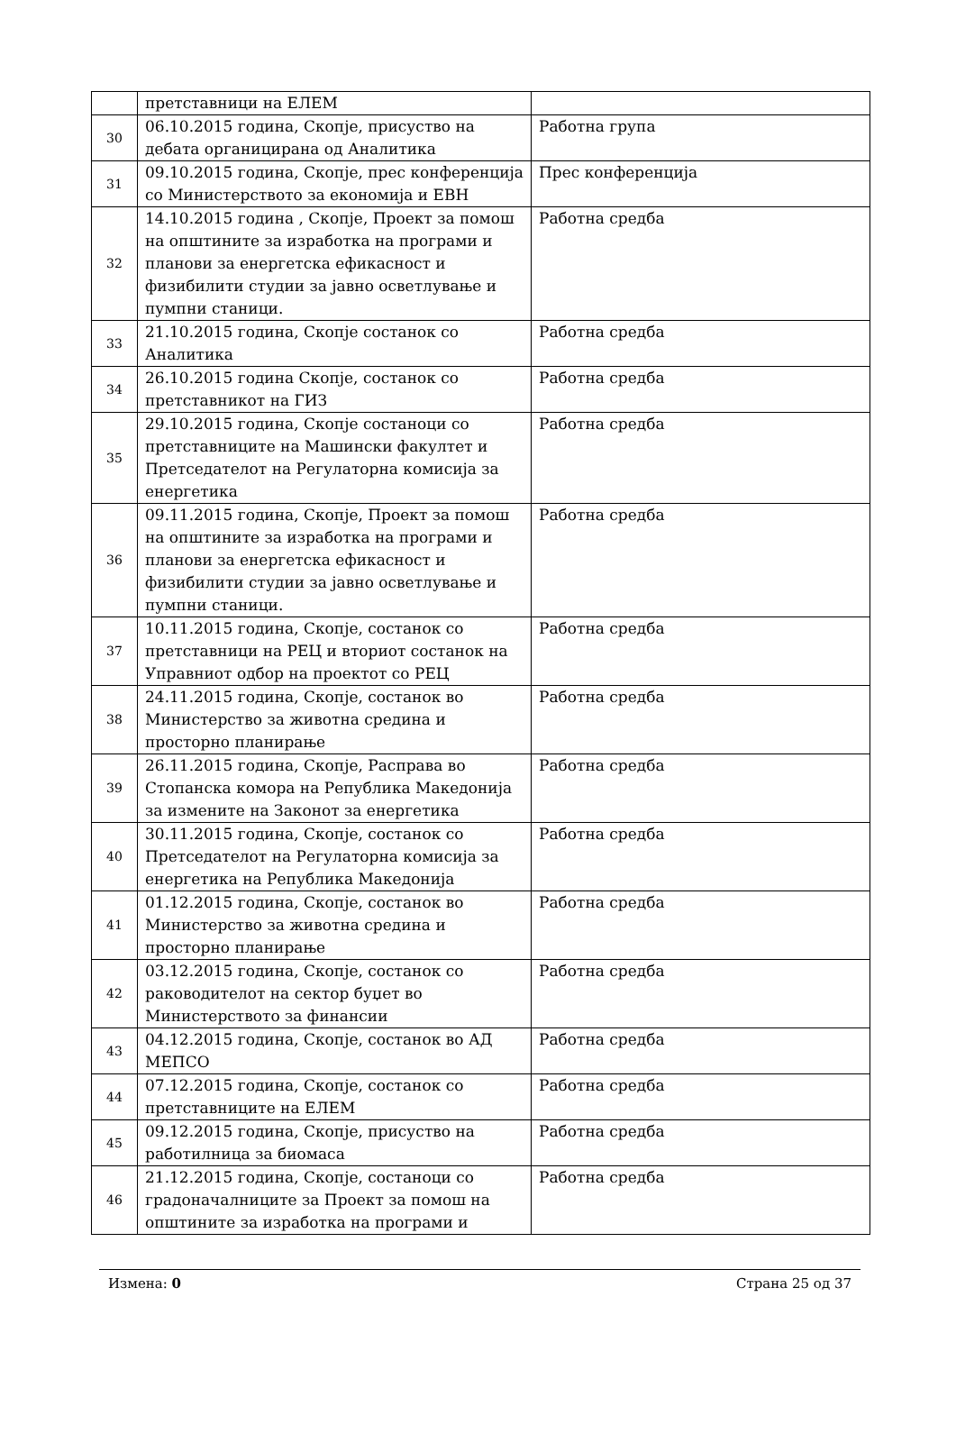| | претставници на ЕЛЕМ | |
| 30 | 06.10.2015 година, Скопје, присуство на дебата органицирана од Аналитика | Работна група |
| 31 | 09.10.2015 година, Скопје, прес конференција со Министерството за економија и ЕВН | Прес конференција |
| 32 | 14.10.2015 година , Скопје, Проект за помош на општините за изработка на програми и планови за енергетска ефикасност и физибилити студии за јавно осветлување и пумпни станици. | Работна средба |
| 33 | 21.10.2015 година, Скопје состанок со Аналитика | Работна средба |
| 34 | 26.10.2015 година Скопје, состанок со претставникот на ГИЗ | Работна средба |
| 35 | 29.10.2015 година, Скопје состаноци со претставниците на Машински факултет и Претседателот на Регулаторна комисија за енергетика | Работна средба |
| 36 | 09.11.2015 година, Скопје, Проект за помош на општините за изработка на програми и планови за енергетска ефикасност и физибилити студии за јавно осветлување и пумпни станици. | Работна средба |
| 37 | 10.11.2015 година, Скопје, состанок со претставници на РЕЦ и вториот состанок на Управниот одбор на проектот со РЕЦ | Работна средба |
| 38 | 24.11.2015 година, Скопје, состанок во Министерство за животна средина и просторно планирање | Работна средба |
| 39 | 26.11.2015 година, Скопје, Расправа во Стопанска комора на Република Македонија за измените на Законот за енергетика | Работна средба |
| 40 | 30.11.2015 година, Скопје, состанок со Претседателот на Регулаторна комисија за енергетика на Република Македонија | Работна средба |
| 41 | 01.12.2015 година, Скопје, состанок во Министерство за животна средина и просторно планирање | Работна средба |
| 42 | 03.12.2015 година, Скопје, состанок со раководителот на сектор буџет во Министерството за финансии | Работна средба |
| 43 | 04.12.2015 година, Скопје, состанок во АД МЕПСО | Работна средба |
| 44 | 07.12.2015 година, Скопје, состанок со претставниците на ЕЛЕМ | Работна средба |
| 45 | 09.12.2015 година, Скопје, присуство на работилница за биомаса | Работна средба |
| 46 | 21.12.2015 година, Скопје, состаноци со градоначалниците за Проект за помош на општините за изработка на програми и | Работна средба |
Измена: 0 Страна 25 од 37